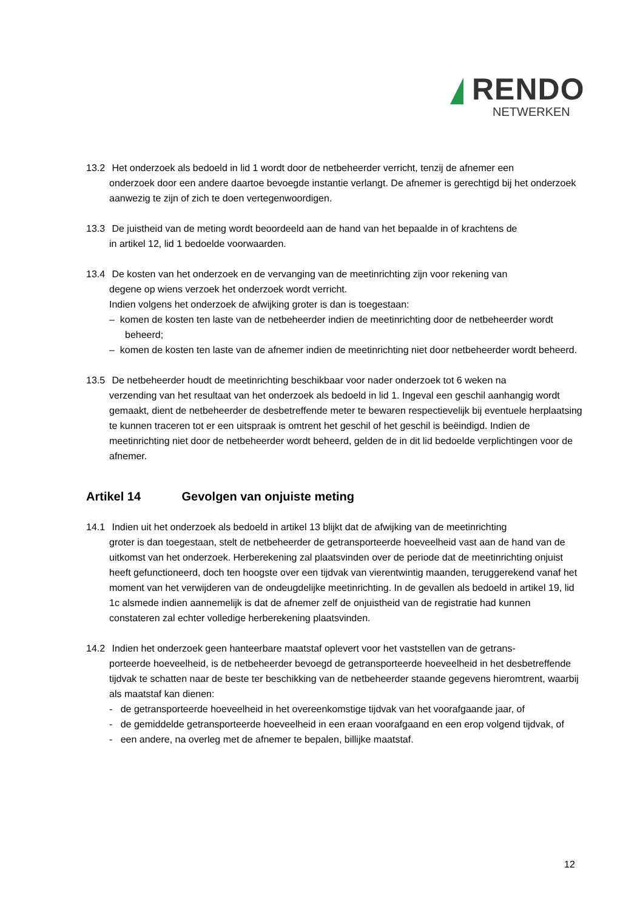RENDO
NETWERKEN
13.2 Het onderzoek als bedoeld in lid 1 wordt door de netbeheerder verricht, tenzij de afnemer een
onderzoek door een andere daartoe bevoegde instantie verlangt. De afnemer is gerechtigd bij het onderzoek aanwezig te zijn of zich te doen vertegenwoordigen.
13.3 De juistheid van de meting wordt beoordeeld aan de hand van het bepaalde in of krachtens de
in artikel 12, lid 1 bedoelde voorwaarden.
13.4 De kosten van het onderzoek en de vervanging van de meetinrichting zijn voor rekening van
degene op wiens verzoek het onderzoek wordt verricht.
Indien volgens het onderzoek de afwijking groter is dan is toegestaan:
– komen de kosten ten laste van de netbeheerder indien de meetinrichting door de netbeheerder wordt beheerd;
– komen de kosten ten laste van de afnemer indien de meetinrichting niet door netbeheerder wordt beheerd.
13.5 De netbeheerder houdt de meetinrichting beschikbaar voor nader onderzoek tot 6 weken na
verzending van het resultaat van het onderzoek als bedoeld in lid 1. Ingeval een geschil aanhangig wordt gemaakt, dient de netbeheerder de desbetreffende meter te bewaren respectievelijk bij eventuele herplaatsing te kunnen traceren tot er een uitspraak is omtrent het geschil of het geschil is beëindigd. Indien de meetinrichting niet door de netbeheerder wordt beheerd, gelden de in dit lid bedoelde verplichtingen voor de afnemer.
Artikel 14 Gevolgen van onjuiste meting
14.1 Indien uit het onderzoek als bedoeld in artikel 13 blijkt dat de afwijking van de meetinrichting
groter is dan toegestaan, stelt de netbeheerder de getransporteerde hoeveelheid vast aan de hand van de uitkomst van het onderzoek. Herberekening zal plaatsvinden over de periode dat de meetinrichting onjuist heeft gefunctioneerd, doch ten hoogste over een tijdvak van vierentwintig maanden, teruggerekend vanaf het moment van het verwijderen van de ondeugdelijke meetinrichting. In de gevallen als bedoeld in artikel 19, lid 1c alsmede indien aannemelijk is dat de afnemer zelf de onjuistheid van de registratie had kunnen constateren zal echter volledige herberekening plaatsvinden.
14.2 Indien het onderzoek geen hanteerbare maatstaf oplevert voor het vaststellen van de getrans-
porteerde hoeveelheid, is de netbeheerder bevoegd de getransporteerde hoeveelheid in het desbetreffende tijdvak te schatten naar de beste ter beschikking van de netbeheerder staande gegevens hieromtrent, waarbij als maatstaf kan dienen:
- de getransporteerde hoeveelheid in het overeenkomstige tijdvak van het voorafgaande jaar, of
- de gemiddelde getransporteerde hoeveelheid in een eraan voorafgaand en een erop volgend tijdvak, of
- een andere, na overleg met de afnemer te bepalen, billijke maatstaf.
12